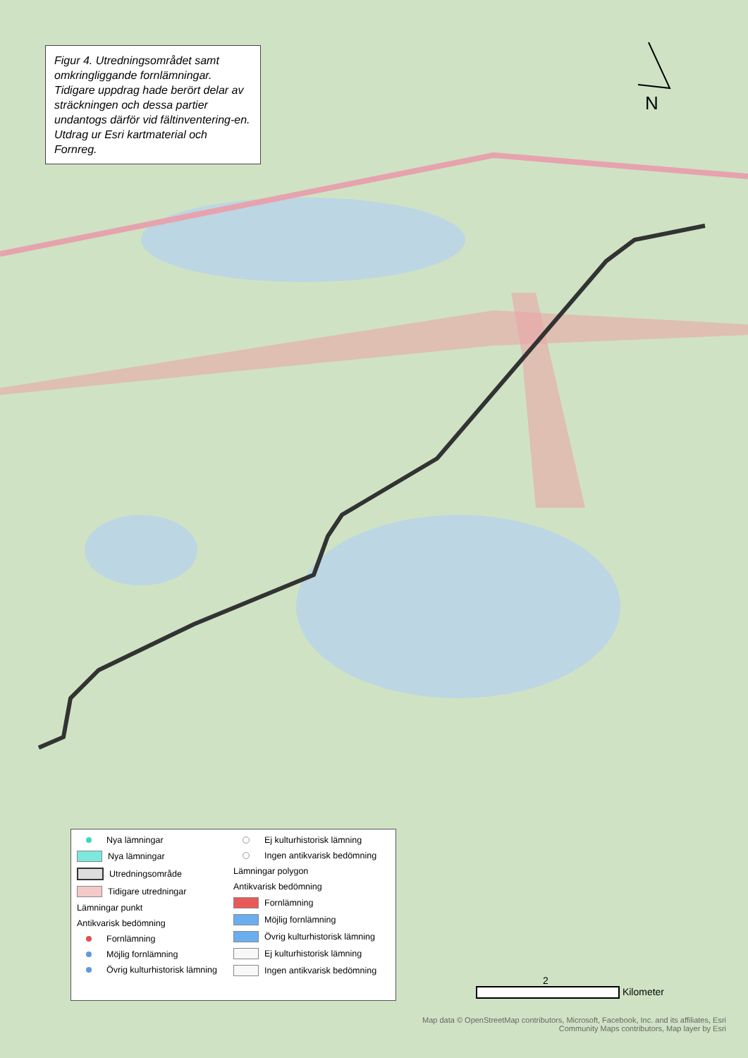N
Figur 4. Utredningsområdet samt omkringliggande fornlämningar. Tidigare uppdrag hade berört delar av sträckningen och dessa partier undantogs därför vid fältinventering-en. Utdrag ur Esri kartmaterial och Fornreg.
Nya lämningar
Nya lämningar
Utredningsområde
Tidigare utredningar
Lämningar punkt
Antikvarisk bedömning
Fornlämning
Möjlig fornlämning
Övrig kulturhistorisk lämning
Ej kulturhistorisk lämning
Ingen antikvarisk bedömning
Lämningar polygon
Antikvarisk bedömning
Fornlämning
Möjlig fornlämning
Övrig kulturhistorisk lämning
Ej kulturhistorisk lämning
Ingen antikvarisk bedömning
2
Kilometer
Map data © OpenStreetMap contributors, Microsoft, Facebook, Inc. and its affiliates, Esri Community Maps contributors, Map layer by Esri